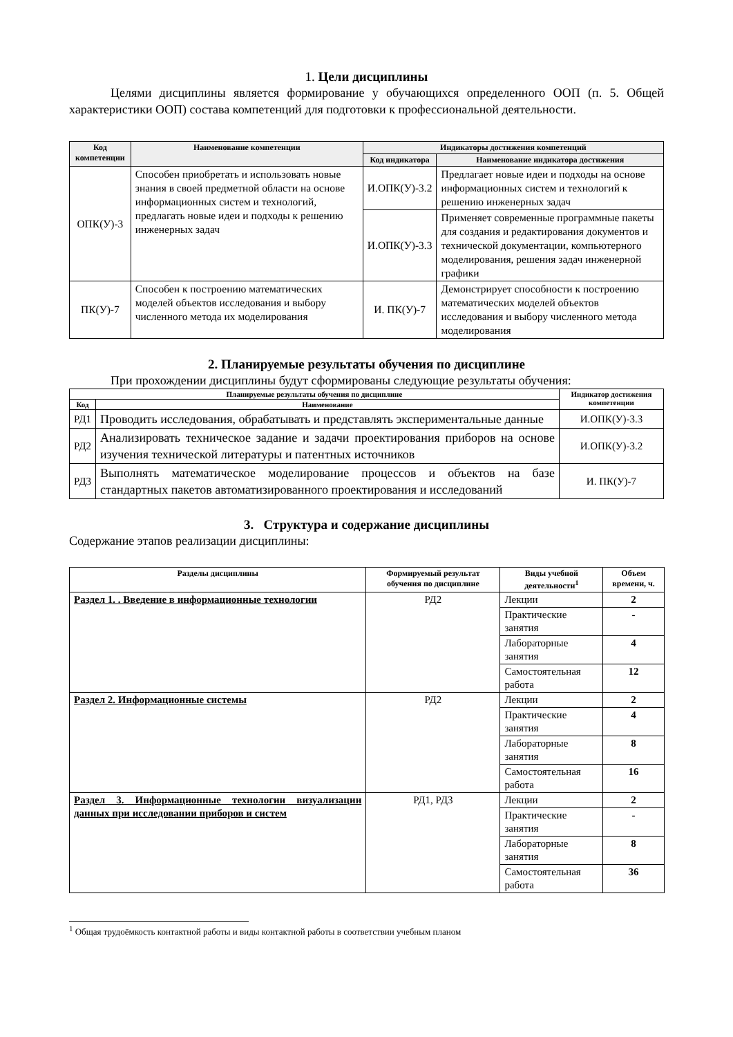1. Цели дисциплины
Целями дисциплины является формирование у обучающихся определенного ООП (п. 5. Общей характеристики ООП) состава компетенций для подготовки к профессиональной деятельности.
| Код компетенции | Наименование компетенции | Индикаторы достижения компетенций | |
| --- | --- | --- | --- |
| | | Код индикатора | Наименование индикатора достижения |
| ОПК(У)-3 | Способен приобретать и использовать новые знания в своей предметной области на основе информационных систем и технологий, предлагать новые идеи и подходы к решению инженерных задач | И.ОПК(У)-3.2 | Предлагает новые идеи и подходы на основе информационных систем и технологий к решению инженерных задач |
| | | И.ОПК(У)-3.3 | Применяет современные программные пакеты для создания и редактирования документов и технической документации, компьютерного моделирования, решения задач инженерной графики |
| ПК(У)-7 | Способен к построению математических моделей объектов исследования и выбору численного метода их моделирования | И. ПК(У)-7 | Демонстрирует способности к построению математических моделей объектов исследования и выбору численного метода моделирования |
2. Планируемые результаты обучения по дисциплине
При прохождении дисциплины будут сформированы следующие результаты обучения:
| Планируемые результаты обучения по дисциплине | | Индикатор достижения компетенции |
| --- | --- | --- |
| Код | Наименование | |
| РД1 | Проводить исследования, обрабатывать и представлять экспериментальные данные | И.ОПК(У)-3.3 |
| РД2 | Анализировать техническое задание и задачи проектирования приборов на основе изучения технической литературы и патентных источников | И.ОПК(У)-3.2 |
| РД3 | Выполнять математическое моделирование процессов и объектов на базе стандартных пакетов автоматизированного проектирования и исследований | И. ПК(У)-7 |
3. Структура и содержание дисциплины
Содержание этапов реализации дисциплины:
| Разделы дисциплины | Формируемый результат обучения по дисциплине | Виды учебной деятельности<sup>1</sup> | Объем времени, ч. |
| --- | --- | --- | --- |
| Раздел 1. . Введение в информационные технологии | РД2 | Лекции | 2 |
| | | Практические занятия | - |
| | | Лабораторные занятия | 4 |
| | | Самостоятельная работа | 12 |
| Раздел 2. Информационные системы | РД2 | Лекции | 2 |
| | | Практические занятия | 4 |
| | | Лабораторные занятия | 8 |
| | | Самостоятельная работа | 16 |
| Раздел 3. Информационные технологии визуализации данных при исследовании приборов и систем | РД1, РД3 | Лекции | 2 |
| | | Практические занятия | - |
| | | Лабораторные занятия | 8 |
| | | Самостоятельная работа | 36 |
<sup>1</sup> Общая трудоёмкость контактной работы и виды контактной работы в соответствии учебным планом